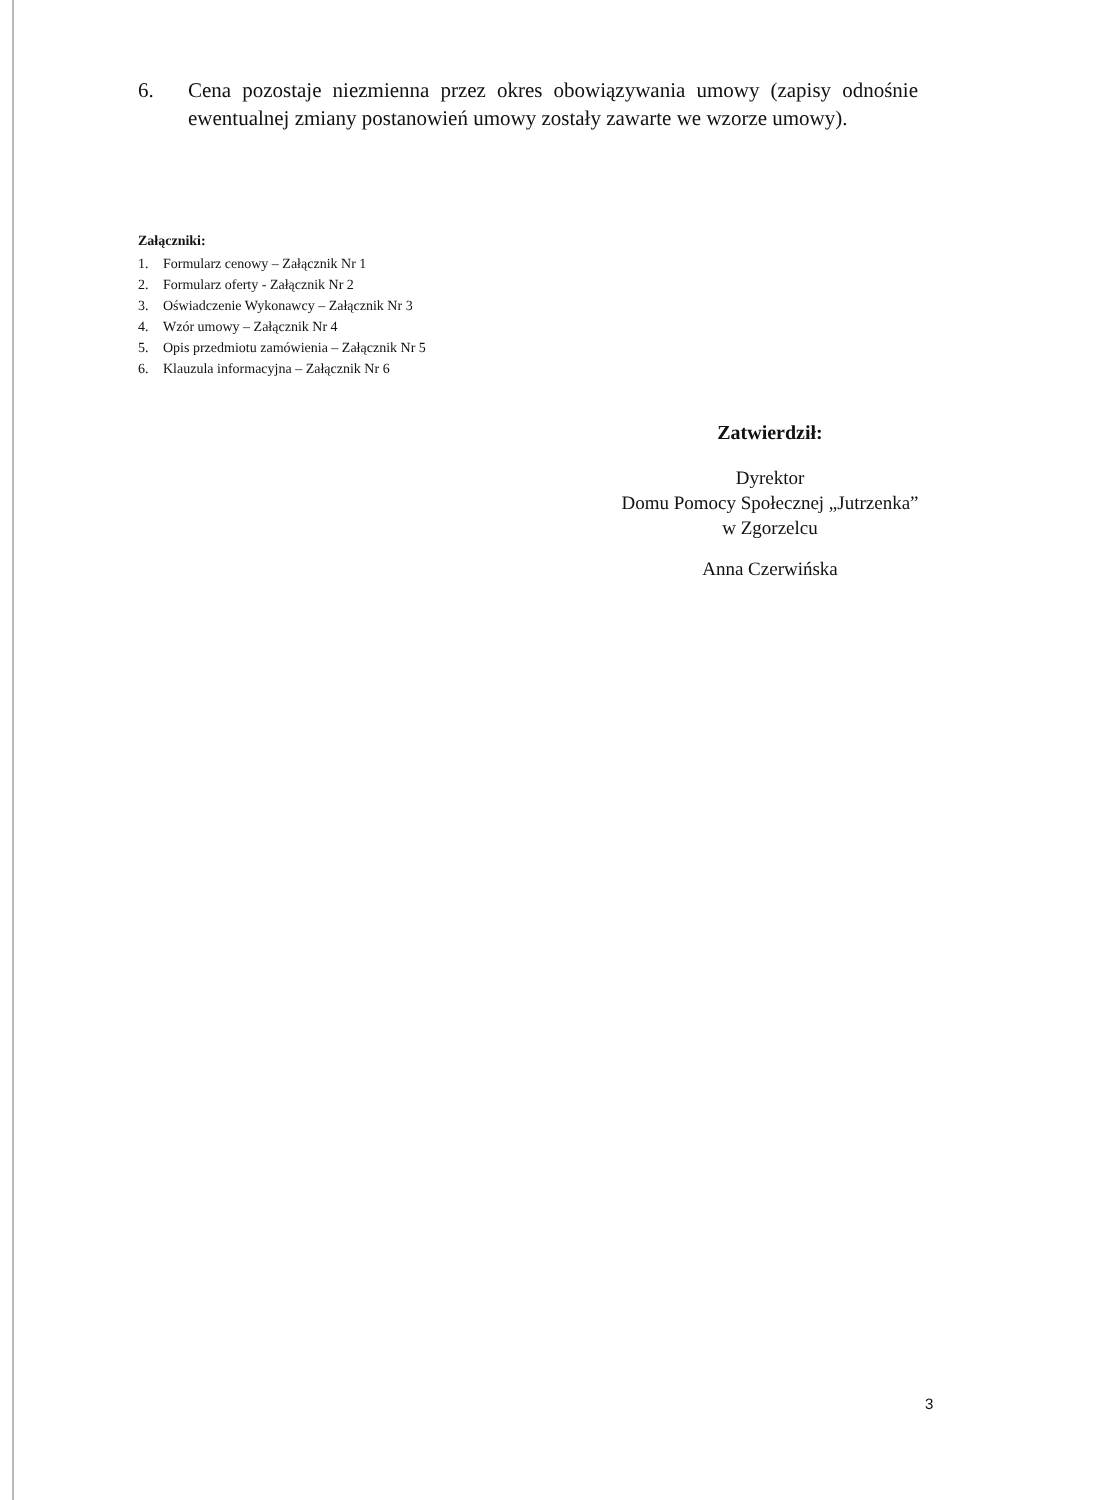6. Cena pozostaje niezmienna przez okres obowiązywania umowy (zapisy odnośnie ewentualnej zmiany postanowień umowy zostały zawarte we wzorze umowy).
Załączniki:
1. Formularz cenowy – Załącznik Nr 1
2. Formularz oferty - Załącznik Nr 2
3. Oświadczenie Wykonawcy – Załącznik Nr 3
4. Wzór umowy – Załącznik Nr 4
5. Opis przedmiotu zamówienia – Załącznik Nr 5
6. Klauzula informacyjna – Załącznik Nr 6
Zatwierdził:
Dyrektor
Domu Pomocy Społecznej „Jutrzenka”
w Zgorzelcu
Anna Czerwińska
3